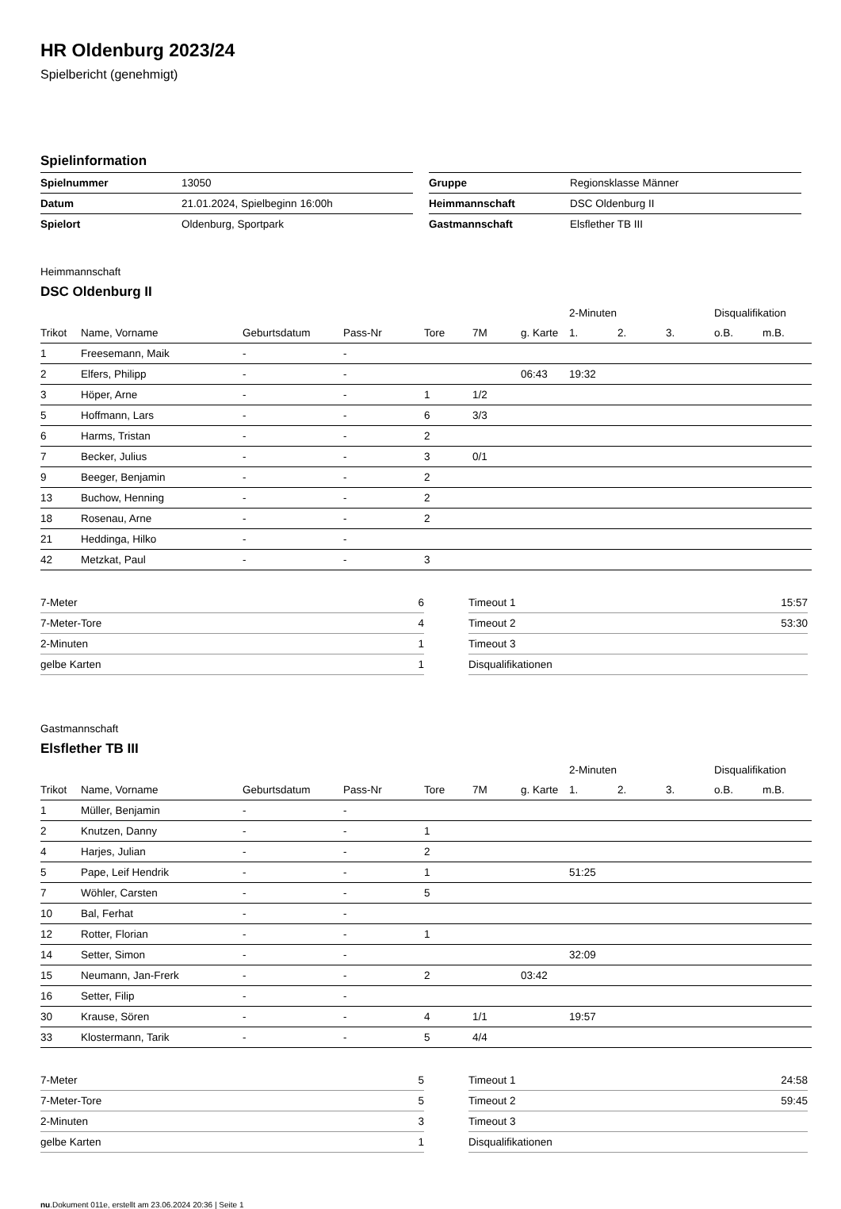HR Oldenburg 2023/24
Spielbericht (genehmigt)
Spielinformation
| Spielnummer | 13050 |
| Datum | 21.01.2024, Spielbeginn 16:00h |
| Spielort | Oldenburg, Sportpark |
| Gruppe | Regionsklasse Männer |
| Heimmannschaft | DSC Oldenburg II |
| Gastmannschaft | Elsflether TB III |
Heimmannschaft
DSC Oldenburg II
| | | | | | | | 2-Minuten | | | Disqualifikation | |
| --- | --- | --- | --- | --- | --- | --- | --- | --- | --- | --- | --- |
| Trikot | Name, Vorname | Geburtsdatum | Pass-Nr | Tore | 7M | g. Karte | 1. | 2. | 3. | o.B. | m.B. |
| 1 | Freesemann, Maik | - | - | | | | | | | | |
| 2 | Elfers, Philipp | - | - | | | 06:43 | 19:32 | | | | |
| 3 | Höper, Arne | - | - | 1 | 1/2 | | | | | | |
| 5 | Hoffmann, Lars | - | - | 6 | 3/3 | | | | | | |
| 6 | Harms, Tristan | - | - | 2 | | | | | | | |
| 7 | Becker, Julius | - | - | 3 | 0/1 | | | | | | |
| 9 | Beeger, Benjamin | - | - | 2 | | | | | | | |
| 13 | Buchow, Henning | - | - | 2 | | | | | | | |
| 18 | Rosenau, Arne | - | - | 2 | | | | | | | |
| 21 | Heddinga, Hilko | - | - | | | | | | | | |
| 42 | Metzkat, Paul | - | - | 3 | | | | | | | |
| 7-Meter | 6 |
| 7-Meter-Tore | 4 |
| 2-Minuten | 1 |
| gelbe Karten | 1 |
| Timeout 1 | 15:57 |
| Timeout 2 | 53:30 |
| Timeout 3 | |
| Disqualifikationen | |
Gastmannschaft
Elsflether TB III
| | | | | | | | 2-Minuten | | | Disqualifikation | |
| --- | --- | --- | --- | --- | --- | --- | --- | --- | --- | --- | --- |
| Trikot | Name, Vorname | Geburtsdatum | Pass-Nr | Tore | 7M | g. Karte | 1. | 2. | 3. | o.B. | m.B. |
| 1 | Müller, Benjamin | - | - | | | | | | | | |
| 2 | Knutzen, Danny | - | - | 1 | | | | | | | |
| 4 | Harjes, Julian | - | - | 2 | | | | | | | |
| 5 | Pape, Leif Hendrik | - | - | 1 | | | 51:25 | | | | |
| 7 | Wöhler, Carsten | - | - | 5 | | | | | | | |
| 10 | Bal, Ferhat | - | - | | | | | | | | |
| 12 | Rotter, Florian | - | - | 1 | | | | | | | |
| 14 | Setter, Simon | - | - | | | | 32:09 | | | | |
| 15 | Neumann, Jan-Frerk | - | - | 2 | | 03:42 | | | | | |
| 16 | Setter, Filip | - | - | | | | | | | | |
| 30 | Krause, Sören | - | - | 4 | 1/1 | | 19:57 | | | | |
| 33 | Klostermann, Tarik | - | - | 5 | 4/4 | | | | | | |
| 7-Meter | 5 |
| 7-Meter-Tore | 5 |
| 2-Minuten | 3 |
| gelbe Karten | 1 |
| Timeout 1 | 24:58 |
| Timeout 2 | 59:45 |
| Timeout 3 | |
| Disqualifikationen | |
nu.Dokument 011e, erstellt am 23.06.2024 20:36 | Seite 1